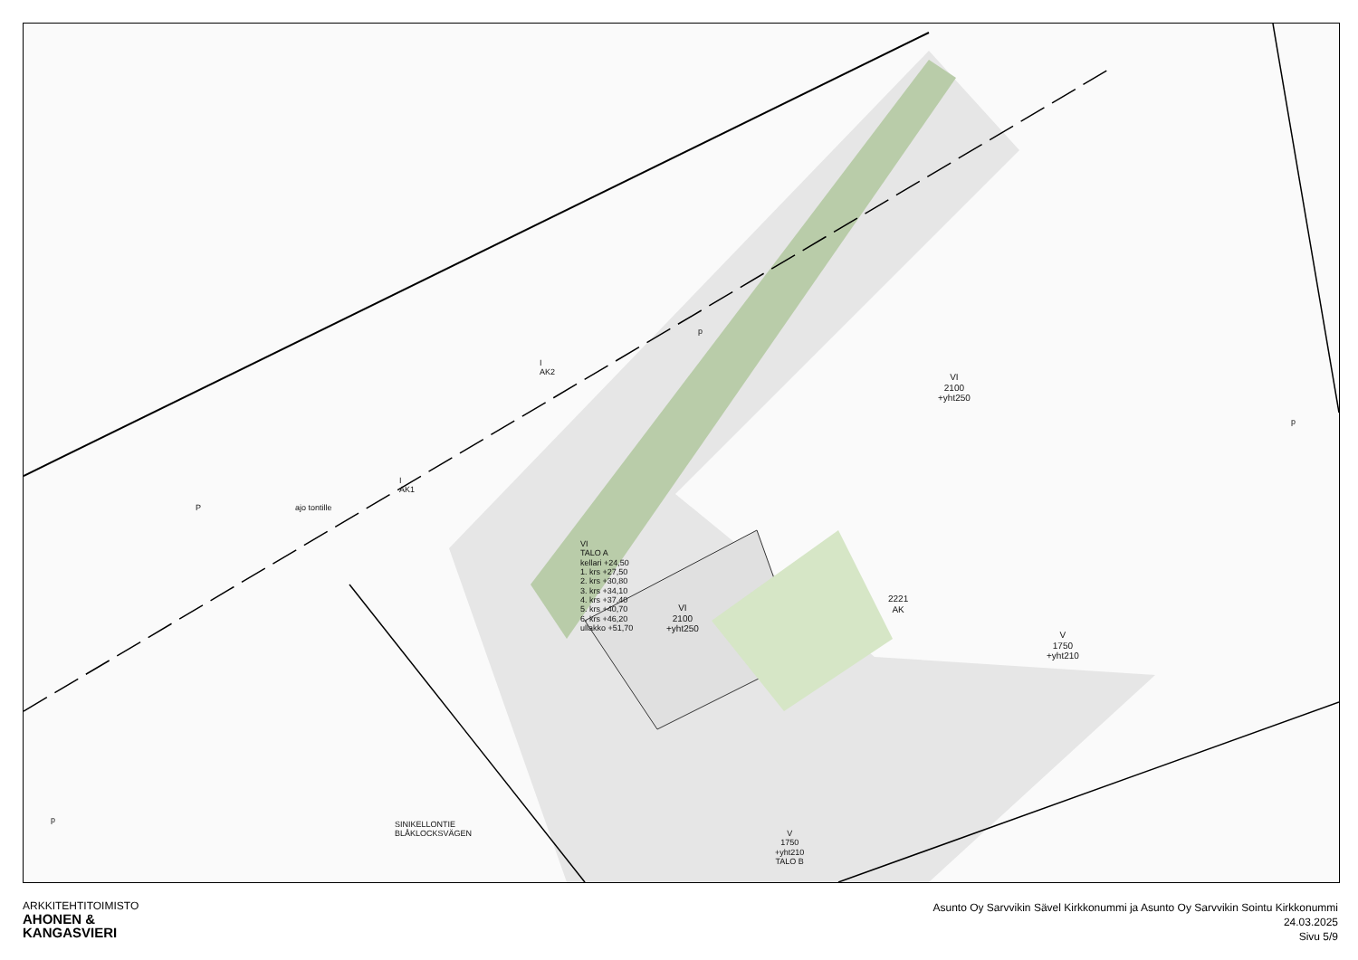VI
2100
+yht250
V
1750
+yht210
2221
AK
VI
TALO A
kellari +24,50
1. krs +27,50
2. krs +30,80
3. krs +34,10
4. krs +37,40
5. krs +40,70
6. krs +46,20
ullakko +51,70
VI
2100
+yht250
I
AK1
I
AK2
ajo tontille
SINIKELLONTIE
BLÅKLOCKSVÄGEN
V
1750
+yht210
TALO B
p
p
p
P
ARKKITEHTITOIMISTO
AHONEN &
KANGASVIERI
Asunto Oy Sarvvikin Sävel Kirkkonummi ja Asunto Oy Sarvvikin Sointu Kirkkonummi
24.03.2025
Sivu 5/9